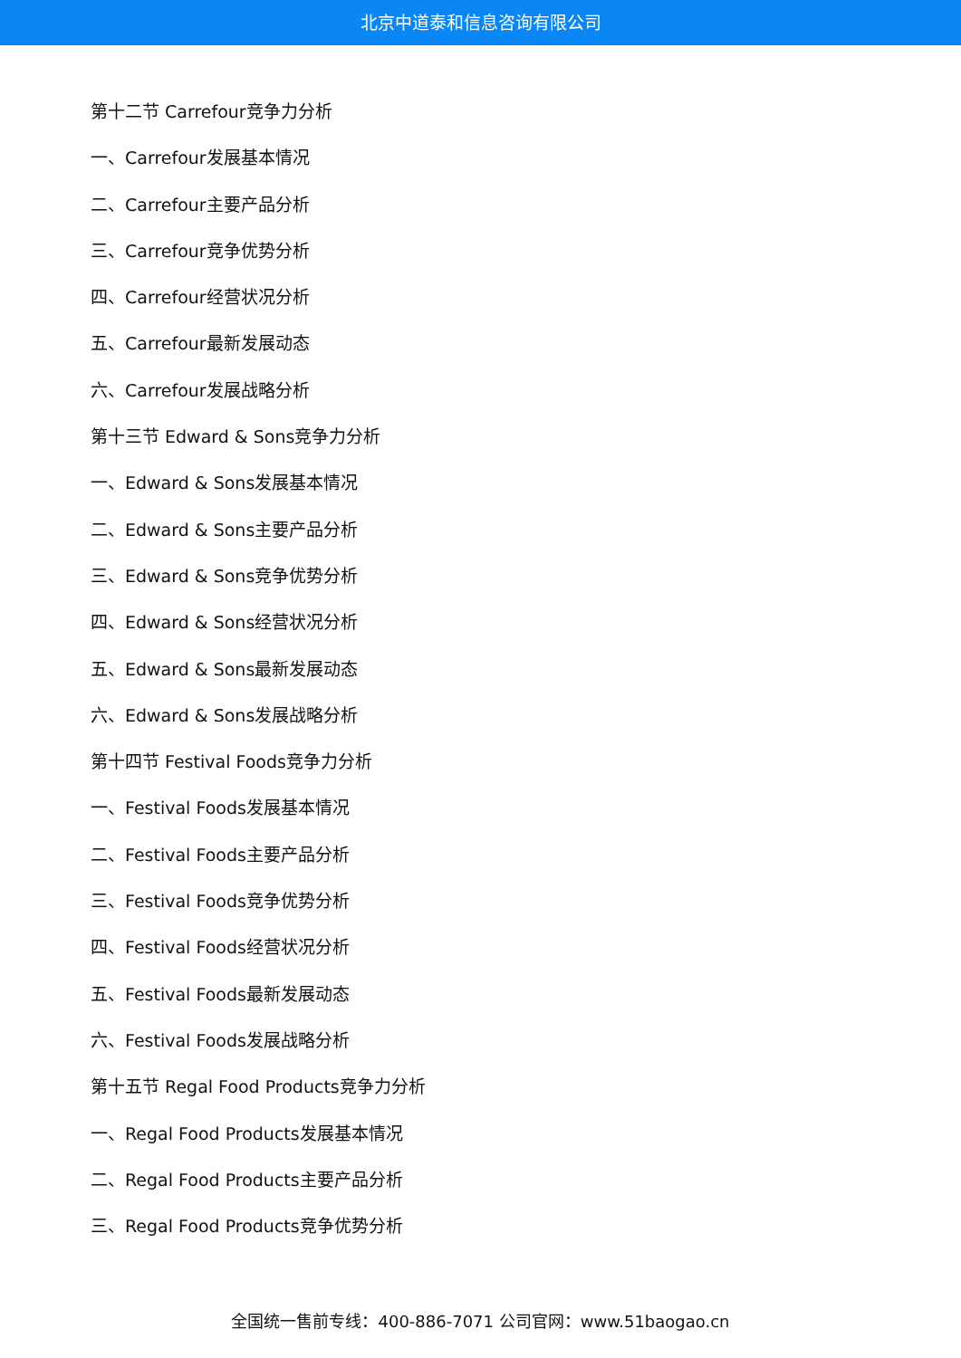北京中道泰和信息咨询有限公司
第十二节 Carrefour竞争力分析
一、Carrefour发展基本情况
二、Carrefour主要产品分析
三、Carrefour竞争优势分析
四、Carrefour经营状况分析
五、Carrefour最新发展动态
六、Carrefour发展战略分析
第十三节 Edward & Sons竞争力分析
一、Edward & Sons发展基本情况
二、Edward & Sons主要产品分析
三、Edward & Sons竞争优势分析
四、Edward & Sons经营状况分析
五、Edward & Sons最新发展动态
六、Edward & Sons发展战略分析
第十四节 Festival Foods竞争力分析
一、Festival Foods发展基本情况
二、Festival Foods主要产品分析
三、Festival Foods竞争优势分析
四、Festival Foods经营状况分析
五、Festival Foods最新发展动态
六、Festival Foods发展战略分析
第十五节 Regal Food Products竞争力分析
一、Regal Food Products发展基本情况
二、Regal Food Products主要产品分析
三、Regal Food Products竞争优势分析
全国统一售前专线：400-886-7071 公司官网：www.51baogao.cn